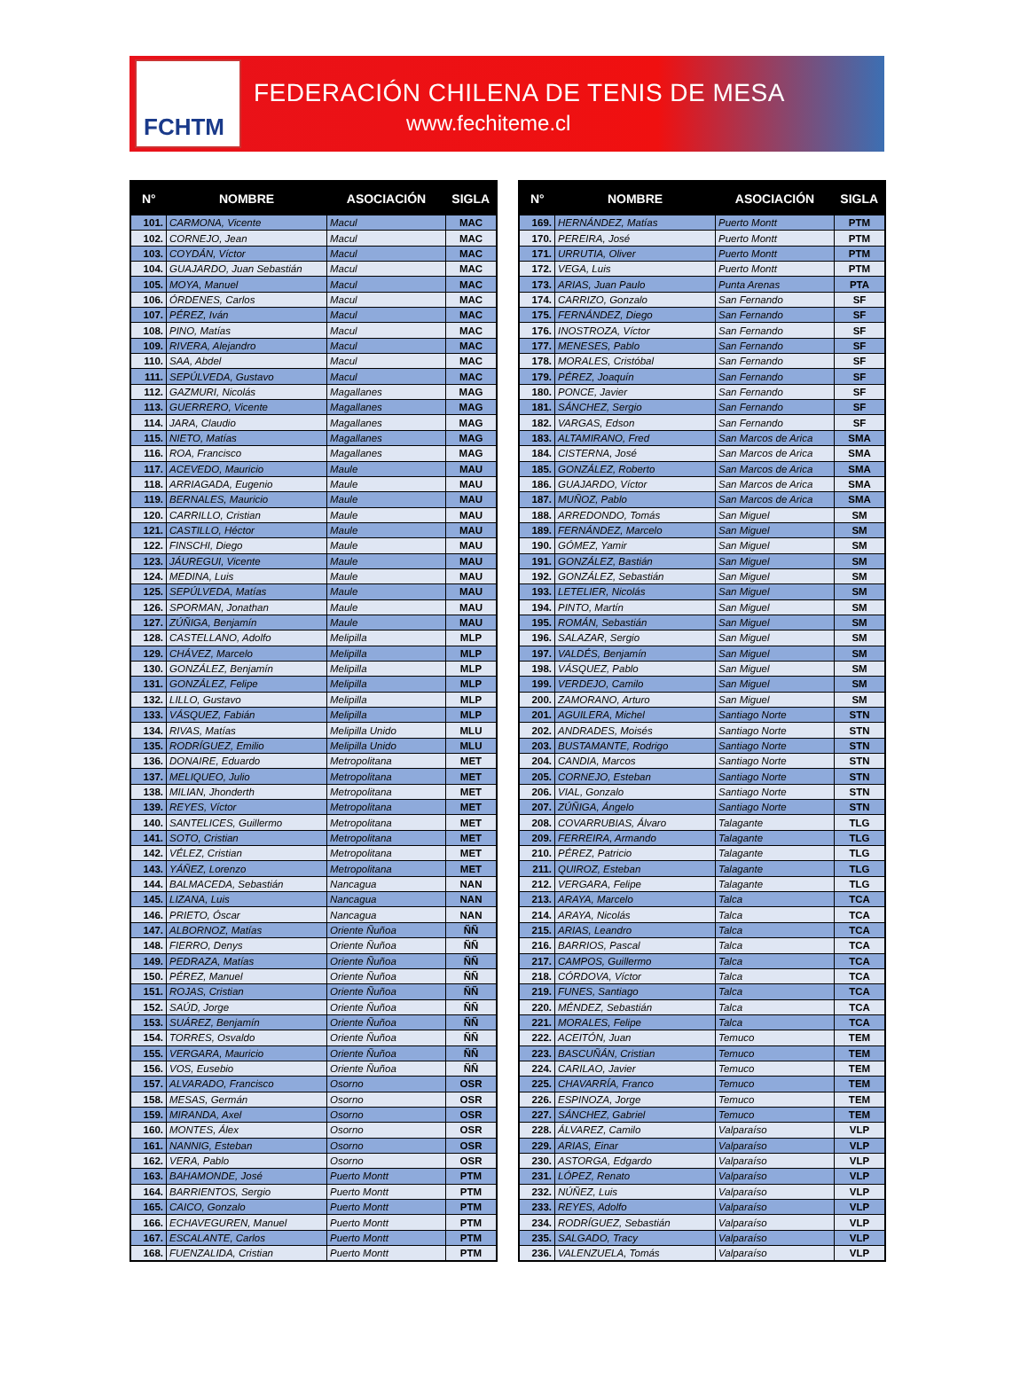FCHTM
FEDERACIÓN CHILENA DE TENIS DE MESA
www.fechiteme.cl
| N° | NOMBRE | ASOCIACIÓN | SIGLA |
| --- | --- | --- | --- |
| 101. | CARMONA, Vicente | Macul | MAC |
| 102. | CORNEJO, Jean | Macul | MAC |
| 103. | COYDÁN, Víctor | Macul | MAC |
| 104. | GUAJARDO, Juan Sebastián | Macul | MAC |
| 105. | MOYA, Manuel | Macul | MAC |
| 106. | ÓRDENES, Carlos | Macul | MAC |
| 107. | PÉREZ, Iván | Macul | MAC |
| 108. | PINO, Matías | Macul | MAC |
| 109. | RIVERA, Alejandro | Macul | MAC |
| 110. | SAA, Abdel | Macul | MAC |
| 111. | SEPÚLVEDA, Gustavo | Macul | MAC |
| 112. | GAZMURI, Nicolás | Magallanes | MAG |
| 113. | GUERRERO, Vicente | Magallanes | MAG |
| 114. | JARA, Claudio | Magallanes | MAG |
| 115. | NIETO, Matías | Magallanes | MAG |
| 116. | ROA, Francisco | Magallanes | MAG |
| 117. | ACEVEDO, Mauricio | Maule | MAU |
| 118. | ARRIAGADA, Eugenio | Maule | MAU |
| 119. | BERNALES, Mauricio | Maule | MAU |
| 120. | CARRILLO, Cristian | Maule | MAU |
| 121. | CASTILLO, Héctor | Maule | MAU |
| 122. | FINSCHI, Diego | Maule | MAU |
| 123. | JÁUREGUI, Vicente | Maule | MAU |
| 124. | MEDINA, Luis | Maule | MAU |
| 125. | SEPÚLVEDA, Matías | Maule | MAU |
| 126. | SPORMAN, Jonathan | Maule | MAU |
| 127. | ZÚÑIGA, Benjamín | Maule | MAU |
| 128. | CASTELLANO, Adolfo | Melipilla | MLP |
| 129. | CHÁVEZ, Marcelo | Melipilla | MLP |
| 130. | GONZÁLEZ, Benjamín | Melipilla | MLP |
| 131. | GONZÁLEZ, Felipe | Melipilla | MLP |
| 132. | LILLO, Gustavo | Melipilla | MLP |
| 133. | VÁSQUEZ, Fabián | Melipilla | MLP |
| 134. | RIVAS, Matías | Melipilla Unido | MLU |
| 135. | RODRÍGUEZ, Emilio | Melipilla Unido | MLU |
| 136. | DONAIRE, Eduardo | Metropolitana | MET |
| 137. | MELIQUEO, Julio | Metropolitana | MET |
| 138. | MILIAN, Jhonderth | Metropolitana | MET |
| 139. | REYES, Víctor | Metropolitana | MET |
| 140. | SANTELICES, Guillermo | Metropolitana | MET |
| 141. | SOTO, Cristian | Metropolitana | MET |
| 142. | VÉLEZ, Cristian | Metropolitana | MET |
| 143. | YÁÑEZ, Lorenzo | Metropolitana | MET |
| 144. | BALMACEDA, Sebastián | Nancagua | NAN |
| 145. | LIZANA, Luis | Nancagua | NAN |
| 146. | PRIETO, Óscar | Nancagua | NAN |
| 147. | ALBORNOZ, Matías | Oriente Ñuñoa | ÑÑ |
| 148. | FIERRO, Denys | Oriente Ñuñoa | ÑÑ |
| 149. | PEDRAZA, Matías | Oriente Ñuñoa | ÑÑ |
| 150. | PÉREZ, Manuel | Oriente Ñuñoa | ÑÑ |
| 151. | ROJAS, Cristian | Oriente Ñuñoa | ÑÑ |
| 152. | SAÚD, Jorge | Oriente Ñuñoa | ÑÑ |
| 153. | SUÁREZ, Benjamín | Oriente Ñuñoa | ÑÑ |
| 154. | TORRES, Osvaldo | Oriente Ñuñoa | ÑÑ |
| 155. | VERGARA, Mauricio | Oriente Ñuñoa | ÑÑ |
| 156. | VOS, Eusebio | Oriente Ñuñoa | ÑÑ |
| 157. | ALVARADO, Francisco | Osorno | OSR |
| 158. | MESAS, Germán | Osorno | OSR |
| 159. | MIRANDA, Axel | Osorno | OSR |
| 160. | MONTES, Álex | Osorno | OSR |
| 161. | NANNIG, Esteban | Osorno | OSR |
| 162. | VERA, Pablo | Osorno | OSR |
| 163. | BAHAMONDE, José | Puerto Montt | PTM |
| 164. | BARRIENTOS, Sergio | Puerto Montt | PTM |
| 165. | CAICO, Gonzalo | Puerto Montt | PTM |
| 166. | ECHAVEGUREN, Manuel | Puerto Montt | PTM |
| 167. | ESCALANTE, Carlos | Puerto Montt | PTM |
| 168. | FUENZALIDA, Cristian | Puerto Montt | PTM |
| N° | NOMBRE | ASOCIACIÓN | SIGLA |
| --- | --- | --- | --- |
| 169. | HERNÁNDEZ, Matías | Puerto Montt | PTM |
| 170. | PEREIRA, José | Puerto Montt | PTM |
| 171. | URRUTIA, Oliver | Puerto Montt | PTM |
| 172. | VEGA, Luis | Puerto Montt | PTM |
| 173. | ARIAS, Juan Paulo | Punta Arenas | PTA |
| 174. | CARRIZO, Gonzalo | San Fernando | SF |
| 175. | FERNÁNDEZ, Diego | San Fernando | SF |
| 176. | INOSTROZA, Víctor | San Fernando | SF |
| 177. | MENESES, Pablo | San Fernando | SF |
| 178. | MORALES, Cristóbal | San Fernando | SF |
| 179. | PÉREZ, Joaquín | San Fernando | SF |
| 180. | PONCE, Javier | San Fernando | SF |
| 181. | SÁNCHEZ, Sergio | San Fernando | SF |
| 182. | VARGAS, Edson | San Fernando | SF |
| 183. | ALTAMIRANO, Fred | San Marcos de Arica | SMA |
| 184. | CISTERNA, José | San Marcos de Arica | SMA |
| 185. | GONZÁLEZ, Roberto | San Marcos de Arica | SMA |
| 186. | GUAJARDO, Víctor | San Marcos de Arica | SMA |
| 187. | MUÑOZ, Pablo | San Marcos de Arica | SMA |
| 188. | ARREDONDO, Tomás | San Miguel | SM |
| 189. | FERNÁNDEZ, Marcelo | San Miguel | SM |
| 190. | GÓMEZ, Yamir | San Miguel | SM |
| 191. | GONZÁLEZ, Bastián | San Miguel | SM |
| 192. | GONZÁLEZ, Sebastián | San Miguel | SM |
| 193. | LETELIER, Nicolás | San Miguel | SM |
| 194. | PINTO, Martín | San Miguel | SM |
| 195. | ROMÁN, Sebastián | San Miguel | SM |
| 196. | SALAZAR, Sergio | San Miguel | SM |
| 197. | VALDÉS, Benjamín | San Miguel | SM |
| 198. | VÁSQUEZ, Pablo | San Miguel | SM |
| 199. | VERDEJO, Camilo | San Miguel | SM |
| 200. | ZAMORANO, Arturo | San Miguel | SM |
| 201. | AGUILERA, Michel | Santiago Norte | STN |
| 202. | ANDRADES, Moisés | Santiago Norte | STN |
| 203. | BUSTAMANTE, Rodrigo | Santiago Norte | STN |
| 204. | CANDIA, Marcos | Santiago Norte | STN |
| 205. | CORNEJO, Esteban | Santiago Norte | STN |
| 206. | VIAL, Gonzalo | Santiago Norte | STN |
| 207. | ZÚÑIGA, Ángelo | Santiago Norte | STN |
| 208. | COVARRUBIAS, Álvaro | Talagante | TLG |
| 209. | FERREIRA, Armando | Talagante | TLG |
| 210. | PÉREZ, Patricio | Talagante | TLG |
| 211. | QUIROZ, Esteban | Talagante | TLG |
| 212. | VERGARA, Felipe | Talagante | TLG |
| 213. | ARAYA, Marcelo | Talca | TCA |
| 214. | ARAYA, Nicolás | Talca | TCA |
| 215. | ARIAS, Leandro | Talca | TCA |
| 216. | BARRIOS, Pascal | Talca | TCA |
| 217. | CAMPOS, Guillermo | Talca | TCA |
| 218. | CÓRDOVA, Víctor | Talca | TCA |
| 219. | FUNES, Santiago | Talca | TCA |
| 220. | MÉNDEZ, Sebastián | Talca | TCA |
| 221. | MORALES, Felipe | Talca | TCA |
| 222. | ACEITÓN, Juan | Temuco | TEM |
| 223. | BASCUÑÁN, Cristian | Temuco | TEM |
| 224. | CARILAO, Javier | Temuco | TEM |
| 225. | CHAVARRÍA, Franco | Temuco | TEM |
| 226. | ESPINOZA, Jorge | Temuco | TEM |
| 227. | SÁNCHEZ, Gabriel | Temuco | TEM |
| 228. | ÁLVAREZ, Camilo | Valparaíso | VLP |
| 229. | ARIAS, Einar | Valparaíso | VLP |
| 230. | ASTORGA, Edgardo | Valparaíso | VLP |
| 231. | LÓPEZ, Renato | Valparaíso | VLP |
| 232. | NÚÑEZ, Luis | Valparaíso | VLP |
| 233. | REYES, Adolfo | Valparaíso | VLP |
| 234. | RODRÍGUEZ, Sebastián | Valparaíso | VLP |
| 235. | SALGADO, Tracy | Valparaíso | VLP |
| 236. | VALENZUELA, Tomás | Valparaíso | VLP |